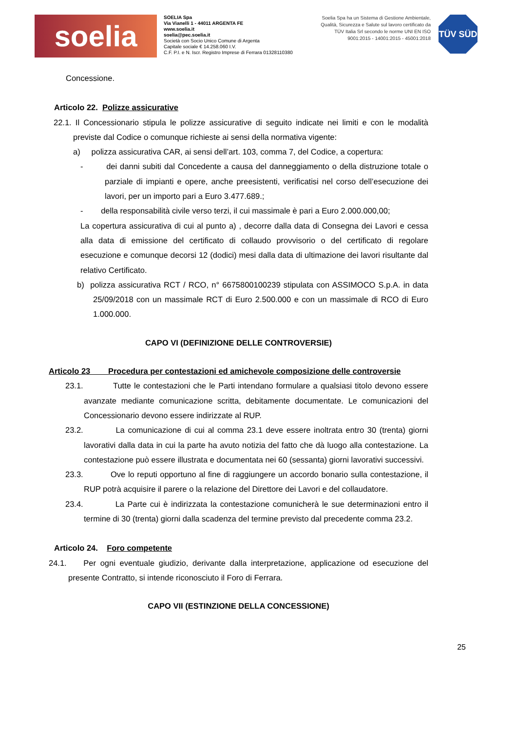soelia
SOELIA Spa
Via Vianelli 1 - 44011 ARGENTA FE
www.soelia.it
soelia@pec.soelia.it
Società con Socio Unico Comune di Argenta
Capitale sociale € 14.258.060 I.V.
C.F. P.I. e N. Iscr. Registro Imprese di Ferrara 01328110380
Soelia Spa ha un Sistema di Gestione Ambientale, Qualità, Sicurezza e Salute sul lavoro certificato da TÜV Italia Srl secondo le norme UNI EN ISO 9001:2015 - 14001:2015 - 45001:2018
TÜV SÜD
Concessione.
Articolo 22. Polizze assicurative
22.1. Il Concessionario stipula le polizze assicurative di seguito indicate nei limiti e con le modalità previste dal Codice o comunque richieste ai sensi della normativa vigente:
a) polizza assicurativa CAR, ai sensi dell’art. 103, comma 7, del Codice, a copertura:
- dei danni subiti dal Concedente a causa del danneggiamento o della distruzione totale o parziale di impianti e opere, anche preesistenti, verificatisi nel corso dell’esecuzione dei lavori, per un importo pari a Euro 3.477.689.;
- della responsabilità civile verso terzi, il cui massimale è pari a Euro 2.000.000,00;
La copertura assicurativa di cui al punto a) , decorre dalla data di Consegna dei Lavori e cessa alla data di emissione del certificato di collaudo provvisorio o del certificato di regolare esecuzione e comunque decorsi 12 (dodici) mesi dalla data di ultimazione dei lavori risultante dal relativo Certificato.
b) polizza assicurativa RCT / RCO, n° 6675800100239 stipulata con ASSIMOCO S.p.A. in data 25/09/2018 con un massimale RCT di Euro 2.500.000 e con un massimale di RCO di Euro 1.000.000.
CAPO VI (DEFINIZIONE DELLE CONTROVERSIE)
Articolo 23 Procedura per contestazioni ed amichevole composizione delle controversie
23.1. Tutte le contestazioni che le Parti intendano formulare a qualsiasi titolo devono essere avanzate mediante comunicazione scritta, debitamente documentate. Le comunicazioni del Concessionario devono essere indirizzate al RUP.
23.2. La comunicazione di cui al comma 23.1 deve essere inoltrata entro 30 (trenta) giorni lavorativi dalla data in cui la parte ha avuto notizia del fatto che dà luogo alla contestazione. La contestazione può essere illustrata e documentata nei 60 (sessanta) giorni lavorativi successivi.
23.3. Ove lo reputi opportuno al fine di raggiungere un accordo bonario sulla contestazione, il RUP potrà acquisire il parere o la relazione del Direttore dei Lavori e del collaudatore.
23.4. La Parte cui è indirizzata la contestazione comunicherà le sue determinazioni entro il termine di 30 (trenta) giorni dalla scadenza del termine previsto dal precedente comma 23.2.
Articolo 24. Foro competente
24.1. Per ogni eventuale giudizio, derivante dalla interpretazione, applicazione od esecuzione del presente Contratto, si intende riconosciuto il Foro di Ferrara.
CAPO VII (ESTINZIONE DELLA CONCESSIONE)
25